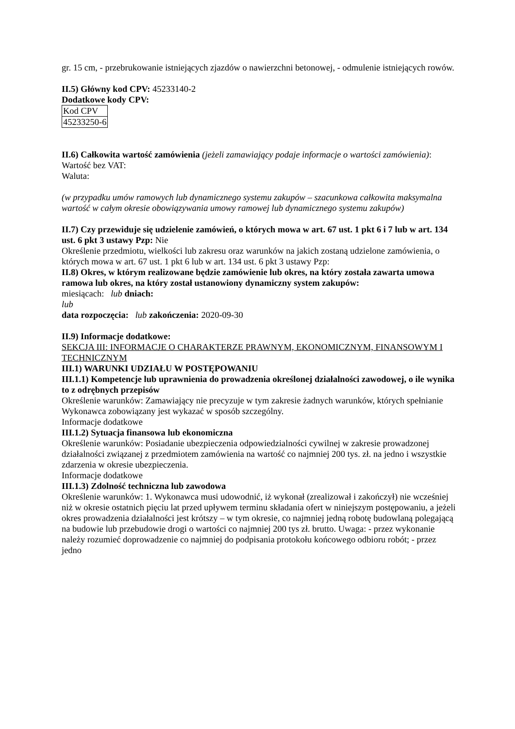gr. 15 cm, - przebrukowanie istniejących zjazdów o nawierzchni betonowej, - odmulenie istniejących rowów.
II.5) Główny kod CPV: 45233140-2
Dodatkowe kody CPV:
| Kod CPV |
| 45233250-6 |
II.6) Całkowita wartość zamówienia (jeżeli zamawiający podaje informacje o wartości zamówienia):
Wartość bez VAT:
Waluta:
(w przypadku umów ramowych lub dynamicznego systemu zakupów – szacunkowa całkowita maksymalna wartość w całym okresie obowiązywania umowy ramowej lub dynamicznego systemu zakupów)
II.7) Czy przewiduje się udzielenie zamówień, o których mowa w art. 67 ust. 1 pkt 6 i 7 lub w art. 134 ust. 6 pkt 3 ustawy Pzp: Nie
Określenie przedmiotu, wielkości lub zakresu oraz warunków na jakich zostaną udzielone zamówienia, o których mowa w art. 67 ust. 1 pkt 6 lub w art. 134 ust. 6 pkt 3 ustawy Pzp:
II.8) Okres, w którym realizowane będzie zamówienie lub okres, na który została zawarta umowa ramowa lub okres, na który został ustanowiony dynamiczny system zakupów:
miesiącach: lub dniach:
lub
data rozpoczęcia: lub zakończenia: 2020-09-30
II.9) Informacje dodatkowe:
SEKCJA III: INFORMACJE O CHARAKTERZE PRAWNYM, EKONOMICZNYM, FINANSOWYM I TECHNICZNYM
III.1) WARUNKI UDZIAŁU W POSTĘPOWANIU
III.1.1) Kompetencje lub uprawnienia do prowadzenia określonej działalności zawodowej, o ile wynika to z odrębnych przepisów
Określenie warunków: Zamawiający nie precyzuje w tym zakresie żadnych warunków, których spełnianie Wykonawca zobowiązany jest wykazać w sposób szczególny.
Informacje dodatkowe
III.1.2) Sytuacja finansowa lub ekonomiczna
Określenie warunków: Posiadanie ubezpieczenia odpowiedzialności cywilnej w zakresie prowadzonej działalności związanej z przedmiotem zamówienia na wartość co najmniej 200 tys. zł. na jedno i wszystkie zdarzenia w okresie ubezpieczenia.
Informacje dodatkowe
III.1.3) Zdolność techniczna lub zawodowa
Określenie warunków: 1. Wykonawca musi udowodnić, iż wykonał (zrealizował i zakończył) nie wcześniej niż w okresie ostatnich pięciu lat przed upływem terminu składania ofert w niniejszym postępowaniu, a jeżeli okres prowadzenia działalności jest krótszy – w tym okresie, co najmniej jedną robotę budowlaną polegającą na budowie lub przebudowie drogi o wartości co najmniej 200 tys zł. brutto. Uwaga: - przez wykonanie należy rozumieć doprowadzenie co najmniej do podpisania protokołu końcowego odbioru robót; - przez jedno